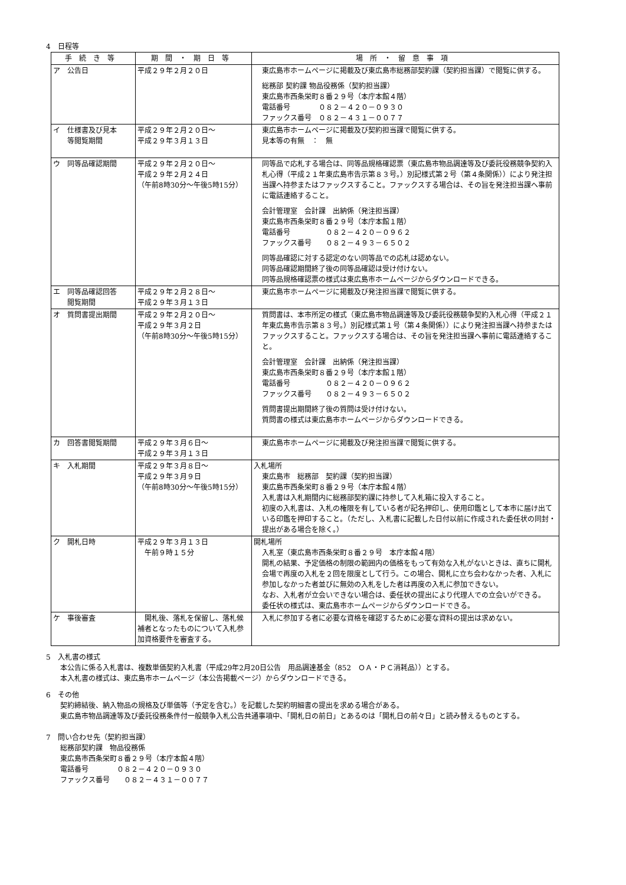4　日程等
| 手続き等 | 期間・期日等 | 場所・留意事項 |
| --- | --- | --- |
| ア 公告日 | 平成２９年２月２０日 | 東広島市ホームページに掲載及び東広島市総務部契約課（契約担当課）で閲覧に供する。 総務部 契約課 物品役務係（契約担当課） 東広島市西条栄町８番２９号（本庁本館４階） 電話番号 ０８２－４２０－０９３０ ファックス番号 ０８２－４３１－００７７ |
| イ 仕様書及び見本 等閲覧期間 | 平成２９年２月２０日～ 平成２９年３月１３日 | 東広島市ホームページに掲載及び契約担当課で閲覧に供する。 見本等の有無 ： 無 |
| ウ 同等品確認期間 | 平成２９年２月２０日～ 平成２９年２月２４日 （午前8時30分～午後5時15分） | 同等品で応札する場合は、同等品規格確認票（東広島市物品調達等及び委託役務競争契約入札心得（平成２１年東広島市告示第８３号。）別記様式第２号（第４条関係））により発注担当課へ持参またはファックスすること。ファックスする場合は、その旨を発注担当課へ事前に電話連絡すること。 会計管理室 会計課 出納係（発注担当課） 東広島市西条栄町８番２９号（本庁本館１階） 電話番号 ０８２－４２０－０９６２ ファックス番号 ０８２－４９３－６５０２ 同等品確認に対する認定のない同等品での応札は認めない。 同等品確認期間終了後の同等品確認は受け付けない。 同等品規格確認票の様式は東広島市ホームページからダウンロードできる。 |
| エ 同等品確認回答 閲覧期間 | 平成２９年２月２８日～ 平成２９年３月１３日 | 東広島市ホームページに掲載及び発注担当課で閲覧に供する。 |
| オ 質問書提出期間 | 平成２９年２月２０日～ 平成２９年３月２日 （午前8時30分～午後5時15分） | 質問書は、本市所定の様式（東広島市物品調達等及び委託役務競争契約入札心得（平成２１年東広島市告示第８３号。）別記様式第１号（第４条関係））により発注担当課へ持参またはファックスすること。ファックスする場合は、その旨を発注担当課へ事前に電話連絡すること。 会計管理室 会計課 出納係（発注担当課） 東広島市西条栄町８番２９号（本庁本館１階） 電話番号 ０８２－４２０－０９６２ ファックス番号 ０８２－４９３－６５０２ 質問書提出期間終了後の質問は受け付けない。 質問書の様式は東広島市ホームページからダウンロードできる。 |
| カ 回答書閲覧期間 | 平成２９年３月６日～ 平成２９年３月１３日 | 東広島市ホームページに掲載及び発注担当課で閲覧に供する。 |
| キ 入札期間 | 平成２９年３月８日～ 平成２９年３月９日 （午前8時30分～午後5時15分） | 入札場所 東広島市 総務部 契約課（契約担当課） 東広島市西条栄町８番２９号（本庁本館４階） 入札書は入札期間内に総務部契約課に持参して入札箱に投入すること。 初度の入札書は、入札の権限を有している者が記名押印し、使用印鑑として本市に届け出ている印鑑を押印すること。（ただし、入札書に記載した日付以前に作成された委任状の同封・提出がある場合を除く。） |
| ク 開札日時 | 平成２９年３月１３日 午前９時１５分 | 開札場所 入札室（東広島市西条栄町８番２９号 本庁本館４階） 開札の結果、予定価格の制限の範囲内の価格をもって有効な入札がないときは、直ちに開札会場で再度の入札を２回を限度として行う。この場合、開札に立ち会わなかった者、入札に参加しなかった者並びに無効の入札をした者は再度の入札に参加できない。 なお、入札者が立会いできない場合は、委任状の提出により代理人での立会いができる。 委任状の様式は、東広島市ホームページからダウンロードできる。 |
| ケ 事後審査 | 開札後、落札を保留し、落札候補者となったものについて入札参加資格要件を審査する。 | 入札に参加する者に必要な資格を確認するために必要な資料の提出は求めない。 |
5　入札書の様式
本公告に係る入札書は、複数単価契約入札書（平成29年2月20日公告　用品調達基金（852　ＯＡ・ＰＣ消耗品））とする。
本入札書の様式は、東広島市ホームページ（本公告掲載ページ）からダウンロードできる。
6　その他
契約締結後、納入物品の規格及び単価等（予定を含む。）を記載した契約明細書の提出を求める場合がある。
東広島市物品調達等及び委託役務条件付一般競争入札公告共通事項中、「開札日の前日」とあるのは「開札日の前々日」と読み替えるものとする。
7　問い合わせ先（契約担当課）
総務部契約課　物品役務係
東広島市西条栄町８番２９号（本庁本館４階）
電話番号　　　　０８２－４２０－０９３０
ファックス番号　　０８２－４３１－００７７